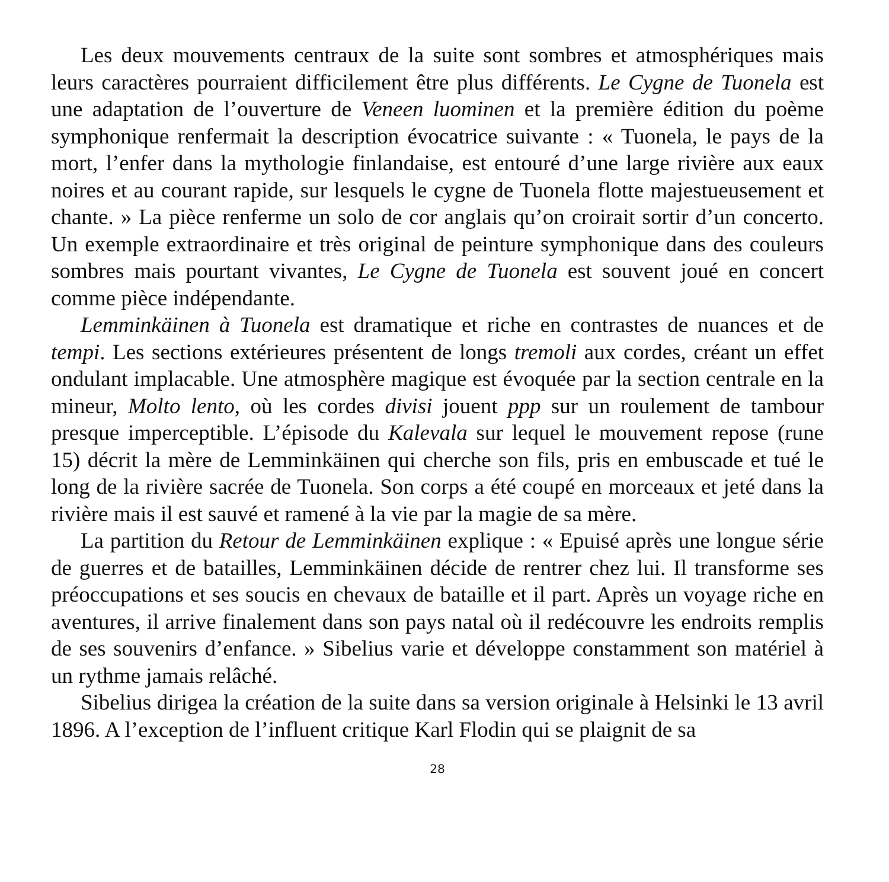Les deux mouvements centraux de la suite sont sombres et atmosphériques mais leurs caractères pourraient difficilement être plus différents. Le Cygne de Tuonela est une adaptation de l’ouverture de Veneen luominen et la première édition du poème symphonique renfermait la description évocatrice suivante : « Tuonela, le pays de la mort, l’enfer dans la mythologie finlandaise, est entouré d’une large rivière aux eaux noires et au courant rapide, sur lesquels le cygne de Tuonela flotte majestueusement et chante. » La pièce renferme un solo de cor anglais qu’on croirait sortir d’un concerto. Un exemple extraordinaire et très original de peinture symphonique dans des couleurs sombres mais pourtant vivantes, Le Cygne de Tuonela est souvent joué en concert comme pièce indépendante.
Lemminkäinen à Tuonela est dramatique et riche en contrastes de nuances et de tempi. Les sections extérieures présentent de longs tremoli aux cordes, créant un effet ondulant implacable. Une atmosphère magique est évoquée par la section centrale en la mineur, Molto lento, où les cordes divisi jouent ppp sur un roulement de tambour presque imperceptible. L’épisode du Kalevala sur lequel le mouvement repose (rune 15) décrit la mère de Lemminkäinen qui cherche son fils, pris en embuscade et tué le long de la rivière sacrée de Tuonela. Son corps a été coupé en morceaux et jeté dans la rivière mais il est sauvé et ramené à la vie par la magie de sa mère.
La partition du Retour de Lemminkäinen explique : « Epuisé après une longue série de guerres et de batailles, Lemminkäinen décide de rentrer chez lui. Il transforme ses préoccupations et ses soucis en chevaux de bataille et il part. Après un voyage riche en aventures, il arrive finalement dans son pays natal où il redécouvre les endroits remplis de ses souvenirs d’enfance. » Sibelius varie et développe constamment son matériel à un rythme jamais relâché.
Sibelius dirigea la création de la suite dans sa version originale à Helsinki le 13 avril 1896. A l’exception de l’influent critique Karl Flodin qui se plaignit de sa
28